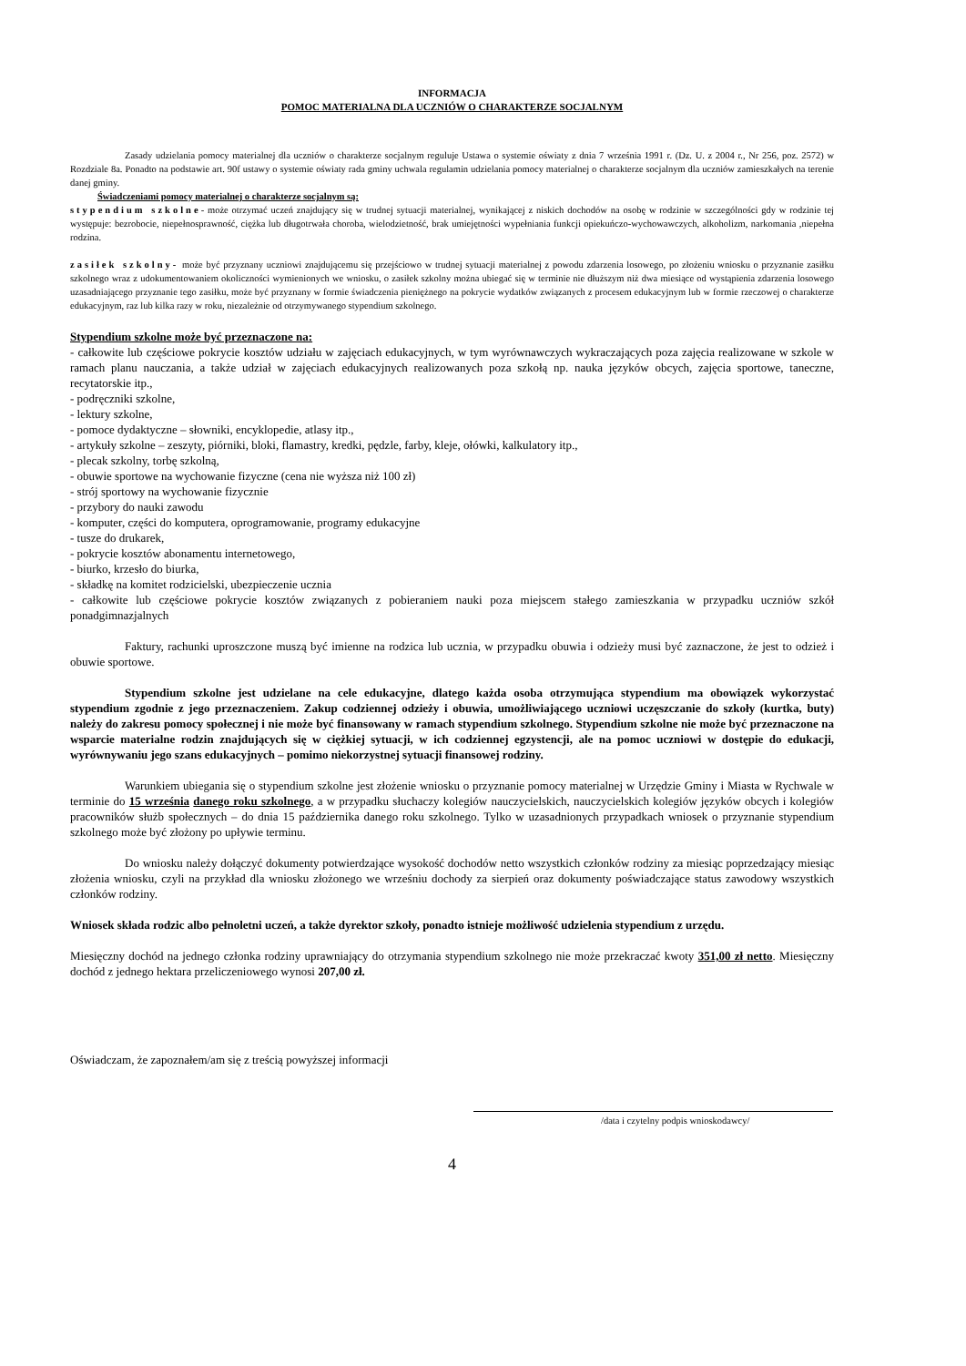INFORMACJA
POMOC MATERIALNA DLA UCZNIÓW O CHARAKTERZE SOCJALNYM
Zasady udzielania pomocy materialnej dla uczniów o charakterze socjalnym reguluje Ustawa o systemie oświaty z dnia 7 września 1991 r. (Dz. U. z 2004 r., Nr 256, poz. 2572) w Rozdziale 8a. Ponadto na podstawie art. 90f ustawy o systemie oświaty rada gminy uchwala regulamin udzielania pomocy materialnej o charakterze socjalnym dla uczniów zamieszkałych na terenie danej gminy.
Świadczeniami pomocy materialnej o charakterze socjalnym są:
stypendium szkolne- może otrzymać uczeń znajdujący się w trudnej sytuacji materialnej, wynikającej z niskich dochodów na osobę w rodzinie w szczególności gdy w rodzinie tej występuje: bezrobocie, niepełnosprawność, ciężka lub długotrwała choroba, wielodzietność, brak umiejętności wypełniania funkcji opiekuńczo-wychowawczych, alkoholizm, narkomania ,niepełna rodzina.
zasiłek szkolny- może być przyznany uczniowi znajdującemu się przejściowo w trudnej sytuacji materialnej z powodu zdarzenia losowego, po złożeniu wniosku o przyznanie zasiłku szkolnego wraz z udokumentowaniem okoliczności wymienionych we wniosku, o zasiłek szkolny można ubiegać się w terminie nie dłuższym niż dwa miesiące od wystąpienia zdarzenia losowego uzasadniającego przyznanie tego zasiłku, może być przyznany w formie świadczenia pieniężnego na pokrycie wydatków związanych z procesem edukacyjnym lub w formie rzeczowej o charakterze edukacyjnym, raz lub kilka razy w roku, niezależnie od otrzymywanego stypendium szkolnego.
Stypendium szkolne może być przeznaczone na:
- całkowite lub częściowe pokrycie kosztów udziału w zajęciach edukacyjnych, w tym wyrównawczych wykraczających poza zajęcia realizowane w szkole w ramach planu nauczania, a także udział w zajęciach edukacyjnych realizowanych poza szkołą np. nauka języków obcych, zajęcia sportowe, taneczne, recytatorskie itp.,
- podręczniki szkolne,
- lektury szkolne,
- pomoce dydaktyczne – słowniki, encyklopedie, atlasy itp.,
- artykuły szkolne – zeszyty, piórniki, bloki, flamastry, kredki, pędzle, farby, kleje, ołówki, kalkulatory itp.,
- plecak szkolny, torbę szkolną,
- obuwie sportowe na wychowanie fizyczne (cena nie wyższa niż 100 zł)
- strój sportowy na wychowanie fizycznie
- przybory do nauki zawodu
- komputer, części do komputera, oprogramowanie, programy edukacyjne
- tusze do drukarek,
- pokrycie kosztów abonamentu internetowego,
- biurko, krzesło do biurka,
- składkę na komitet rodzicielski, ubezpieczenie ucznia
- całkowite lub częściowe pokrycie kosztów związanych z pobieraniem nauki poza miejscem stałego zamieszkania w przypadku uczniów szkół ponadgimnazjalnych
Faktury, rachunki uproszczone muszą być imienne na rodzica lub ucznia, w przypadku obuwia i odzieży musi być zaznaczone, że jest to odzież i obuwie sportowe.
Stypendium szkolne jest udzielane na cele edukacyjne, dlatego każda osoba otrzymująca stypendium ma obowiązek wykorzystać stypendium zgodnie z jego przeznaczeniem. Zakup codziennej odzieży i obuwia, umożliwiającego uczniowi uczęszczanie do szkoły (kurtka, buty) należy do zakresu pomocy społecznej i nie może być finansowany w ramach stypendium szkolnego. Stypendium szkolne nie może być przeznaczone na wsparcie materialne rodzin znajdujących się w ciężkiej sytuacji, w ich codziennej egzystencji, ale na pomoc uczniowi w dostępie do edukacji, wyrównywaniu jego szans edukacyjnych – pomimo niekorzystnej sytuacji finansowej rodziny.
Warunkiem ubiegania się o stypendium szkolne jest złożenie wniosku o przyznanie pomocy materialnej w Urzędzie Gminy i Miasta w Rychwale w terminie do 15 września danego roku szkolnego, a w przypadku słuchaczy kolegiów nauczycielskich, nauczycielskich kolegiów języków obcych i kolegiów pracowników służb społecznych – do dnia 15 października danego roku szkolnego. Tylko w uzasadnionych przypadkach wniosek o przyznanie stypendium szkolnego może być złożony po upływie terminu.
Do wniosku należy dołączyć dokumenty potwierdzające wysokość dochodów netto wszystkich członków rodziny za miesiąc poprzedzający miesiąc złożenia wniosku, czyli na przykład dla wniosku złożonego we wrześniu dochody za sierpień oraz dokumenty poświadczające status zawodowy wszystkich członków rodziny.
Wniosek składa rodzic albo pełnoletni uczeń, a także dyrektor szkoły, ponadto istnieje możliwość udzielenia stypendium z urzędu.
Miesięczny dochód na jednego członka rodziny uprawniający do otrzymania stypendium szkolnego nie może przekraczać kwoty 351,00 zł netto. Miesięczny dochód z jednego hektara przeliczeniowego wynosi 207,00 zł.
Oświadczam, że zapoznałem/am się z treścią powyższej informacji
/data i czytelny podpis wnioskodawcy/
4